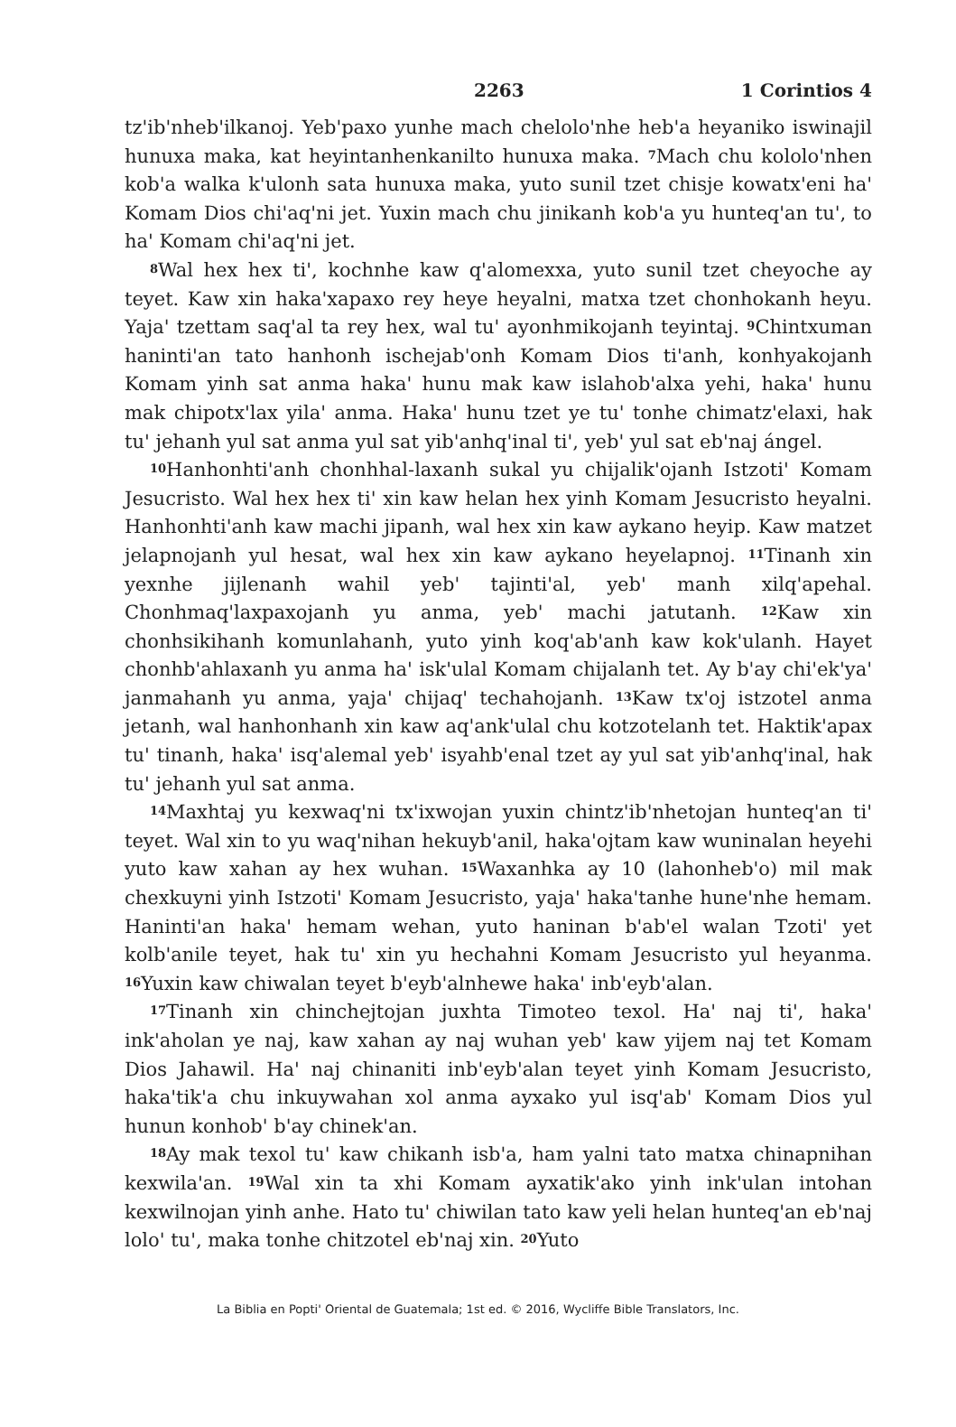2263 1 Corintios 4
tz'ib'nheb'ilkanoj. Yeb'paxo yunhe mach chelolo'nhe heb'a heyaniko iswinajil hunuxa maka, kat heyintanhenkanilto hunuxa maka. <sup>7</sup>Mach chu kololo'nhen kob'a walka k'ulonh sata hunuxa maka, yuto sunil tzet chisje kowatx'eni ha' Komam Dios chi'aq'ni jet. Yuxin mach chu jinikanh kob'a yu hunteq'an tu', to ha' Komam chi'aq'ni jet.
<sup>8</sup> Wal hex hex ti', kochnhe kaw q'alomexxa, yuto sunil tzet cheyoche ay teyet. Kaw xin haka'xapaxo rey heye heyalni, matxa tzet chonhokanh heyu. Yaja' tzettam saq'al ta rey hex, wal tu' ayonhmikojanh teyintaj. <sup>9</sup>Chintxuman haninti'an tato hanhonh ischejab'onh Komam Dios ti'anh, konhyakojanh Komam yinh sat anma haka' hunu mak kaw islahob'alxa yehi, haka' hunu mak chipotx'lax yila' anma. Haka' hunu tzet ye tu' tonhe chimatz'elaxi, hak tu' jehanh yul sat anma yul sat yib'anhq'inal ti', yeb' yul sat eb'naj ángel.
<sup>10</sup> Hanhonhti'anh chonhhal-laxanh sukal yu chijalik'ojanh Istzoti' Komam Jesucristo. Wal hex hex ti' xin kaw helan hex yinh Komam Jesucristo heyalni. Hanhonhti'anh kaw machi jipanh, wal hex xin kaw aykano heyip. Kaw matzet jelapnojanh yul hesat, wal hex xin kaw aykano heyelapnoj. <sup>11</sup>Tinanh xin yexnhe jijlenanh wahil yeb' tajinti'al, yeb' manh xilq'apehal. Chonhmaq'laxpaxojanh yu anma, yeb' machi jatutanh. <sup>12</sup>Kaw xin chonhsikihanh komunlahanh, yuto yinh koq'ab'anh kaw kok'ulanh. Hayet chonhb'ahlaxanh yu anma ha' isk'ulal Komam chijalanh tet. Ay b'ay chi'ek'ya' janmahanh yu anma, yaja' chijaq' techahojanh. <sup>13</sup>Kaw tx'oj istzotel anma jetanh, wal hanhonhanh xin kaw aq'ank'ulal chu kotzotelanh tet. Haktik'apax tu' tinanh, haka' isq'alemal yeb' isyahb'enal tzet ay yul sat yib'anhq'inal, hak tu' jehanh yul sat anma.
<sup>14</sup> Maxhtaj yu kexwaq'ni tx'ixwojan yuxin chintz'ib'nhetojan hunteq'an ti' teyet. Wal xin to yu waq'nihan hekuyb'anil, haka'ojtam kaw wuninalan heyehi yuto kaw xahan ay hex wuhan. <sup>15</sup>Waxanhka ay 10 (lahonheb'o) mil mak chexkuyni yinh Istzoti' Komam Jesucristo, yaja' haka'tanhe hune'nhe hemam. Haninti'an haka' hemam wehan, yuto haninan b'ab'el walan Tzoti' yet kolb'anile teyet, hak tu' xin yu hechahni Komam Jesucristo yul heyanma. <sup>16</sup>Yuxin kaw chiwalan teyet b'eyb'alnhewe haka' inb'eyb'alan.
<sup>17</sup> Tinanh xin chinchejtojan juxhta Timoteo texol. Ha' naj ti', haka' ink'aholan ye naj, kaw xahan ay naj wuhan yeb' kaw yijem naj tet Komam Dios Jahawil. Ha' naj chinaniti inb'eyb'alan teyet yinh Komam Jesucristo, haka'tik'a chu inkuywahan xol anma ayxako yul isq'ab' Komam Dios yul hunun konhob' b'ay chinek'an.
<sup>18</sup> Ay mak texol tu' kaw chikanh isb'a, ham yalni tato matxa chinapnihan kexwila'an. <sup>19</sup>Wal xin ta xhi Komam ayxatik'ako yinh ink'ulan intohan kexwilnojan yinh anhe. Hato tu' chiwilan tato kaw yeli helan hunteq'an eb'naj lolo' tu', maka tonhe chitzotel eb'naj xin. <sup>20</sup>Yuto
La Biblia en Popti' Oriental de Guatemala; 1st ed. © 2016, Wycliffe Bible Translators, Inc.